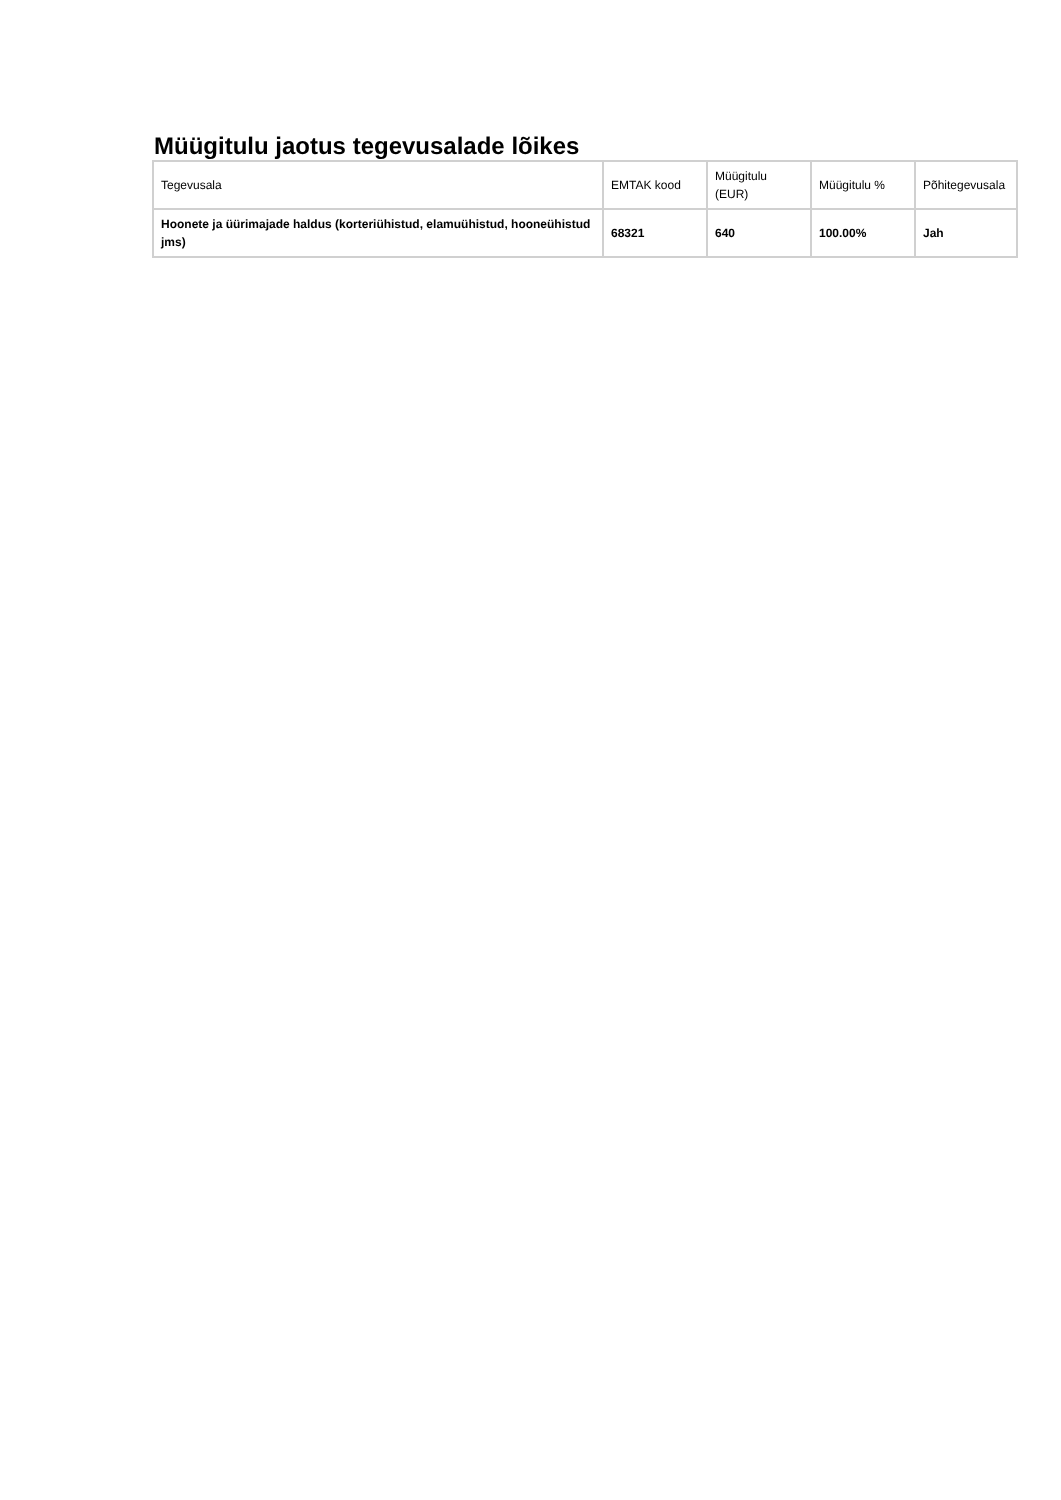Müügitulu jaotus tegevusalade lõikes
| Tegevusala | EMTAK kood | Müügitulu (EUR) | Müügitulu % | Põhitegevusala |
| --- | --- | --- | --- | --- |
| Hoonete ja üürimajade haldus (korteriühistud, elamuühistud, hooneühistud jms) | 68321 | 640 | 100.00% | Jah |